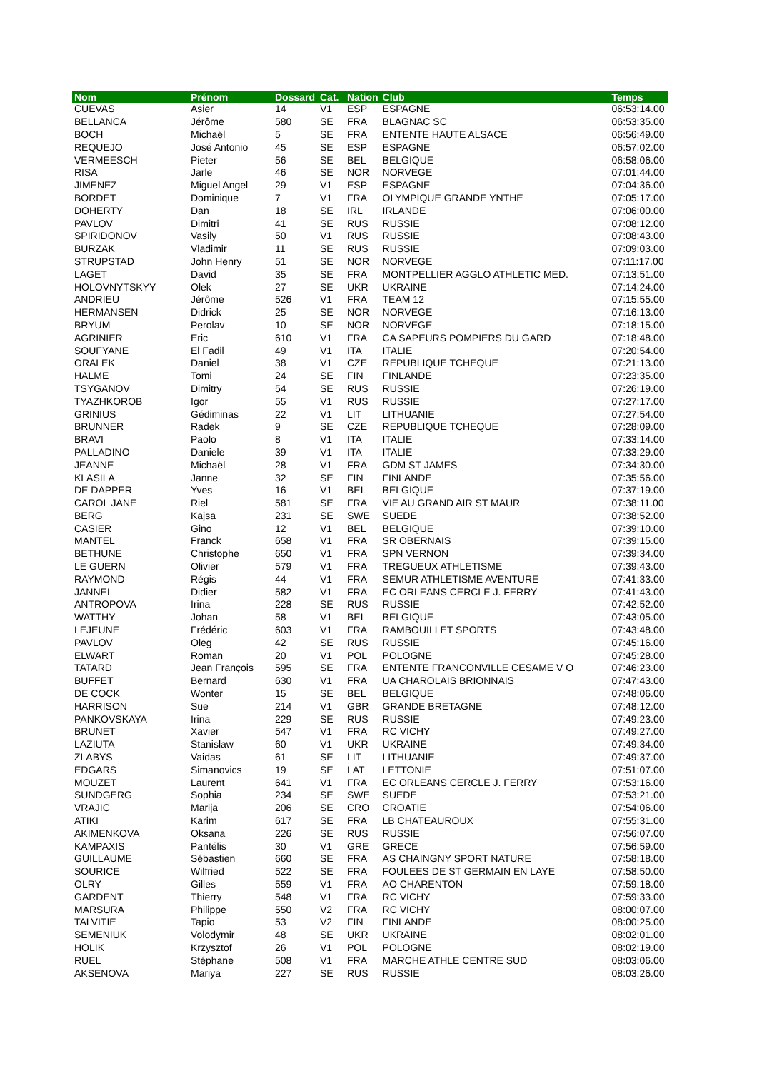| Nom | Prénom | Dossard | Cat. | Nation | Club | Temps |
| --- | --- | --- | --- | --- | --- | --- |
| CUEVAS | Asier | 14 | V1 | ESP | ESPAGNE | 06:53:14.00 |
| BELLANCA | Jérôme | 580 | SE | FRA | BLAGNAC SC | 06:53:35.00 |
| BOCH | Michaël | 5 | SE | FRA | ENTENTE HAUTE ALSACE | 06:56:49.00 |
| REQUEJO | José Antonio | 45 | SE | ESP | ESPAGNE | 06:57:02.00 |
| VERMEESCH | Pieter | 56 | SE | BEL | BELGIQUE | 06:58:06.00 |
| RISA | Jarle | 46 | SE | NOR | NORVEGE | 07:01:44.00 |
| JIMENEZ | Miguel Angel | 29 | V1 | ESP | ESPAGNE | 07:04:36.00 |
| BORDET | Dominique | 7 | V1 | FRA | OLYMPIQUE GRANDE YNTHE | 07:05:17.00 |
| DOHERTY | Dan | 18 | SE | IRL | IRLANDE | 07:06:00.00 |
| PAVLOV | Dimitri | 41 | SE | RUS | RUSSIE | 07:08:12.00 |
| SPIRIDONOV | Vasily | 50 | V1 | RUS | RUSSIE | 07:08:43.00 |
| BURZAK | Vladimir | 11 | SE | RUS | RUSSIE | 07:09:03.00 |
| STRUPSTAD | John Henry | 51 | SE | NOR | NORVEGE | 07:11:17.00 |
| LAGET | David | 35 | SE | FRA | MONTPELLIER AGGLO ATHLETIC MED. | 07:13:51.00 |
| HOLOVNYTSKYY | Olek | 27 | SE | UKR | UKRAINE | 07:14:24.00 |
| ANDRIEU | Jérôme | 526 | V1 | FRA | TEAM 12 | 07:15:55.00 |
| HERMANSEN | Didrick | 25 | SE | NOR | NORVEGE | 07:16:13.00 |
| BRYUM | Perolav | 10 | SE | NOR | NORVEGE | 07:18:15.00 |
| AGRINIER | Eric | 610 | V1 | FRA | CA SAPEURS POMPIERS DU GARD | 07:18:48.00 |
| SOUFYANE | El Fadil | 49 | V1 | ITA | ITALIE | 07:20:54.00 |
| ORALEK | Daniel | 38 | V1 | CZE | REPUBLIQUE TCHEQUE | 07:21:13.00 |
| HALME | Tomi | 24 | SE | FIN | FINLANDE | 07:23:35.00 |
| TSYGANOV | Dimitry | 54 | SE | RUS | RUSSIE | 07:26:19.00 |
| TYAZHKOROB | Igor | 55 | V1 | RUS | RUSSIE | 07:27:17.00 |
| GRINIUS | Gédiminas | 22 | V1 | LIT | LITHUANIE | 07:27:54.00 |
| BRUNNER | Radek | 9 | SE | CZE | REPUBLIQUE TCHEQUE | 07:28:09.00 |
| BRAVI | Paolo | 8 | V1 | ITA | ITALIE | 07:33:14.00 |
| PALLADINO | Daniele | 39 | V1 | ITA | ITALIE | 07:33:29.00 |
| JEANNE | Michaël | 28 | V1 | FRA | GDM ST JAMES | 07:34:30.00 |
| KLASILA | Janne | 32 | SE | FIN | FINLANDE | 07:35:56.00 |
| DE DAPPER | Yves | 16 | V1 | BEL | BELGIQUE | 07:37:19.00 |
| CAROL JANE | Riel | 581 | SE | FRA | VIE AU GRAND AIR ST MAUR | 07:38:11.00 |
| BERG | Kajsa | 231 | SE | SWE | SUEDE | 07:38:52.00 |
| CASIER | Gino | 12 | V1 | BEL | BELGIQUE | 07:39:10.00 |
| MANTEL | Franck | 658 | V1 | FRA | SR OBERNAIS | 07:39:15.00 |
| BETHUNE | Christophe | 650 | V1 | FRA | SPN VERNON | 07:39:34.00 |
| LE GUERN | Olivier | 579 | V1 | FRA | TREGUEUX ATHLETISME | 07:39:43.00 |
| RAYMOND | Régis | 44 | V1 | FRA | SEMUR ATHLETISME AVENTURE | 07:41:33.00 |
| JANNEL | Didier | 582 | V1 | FRA | EC ORLEANS CERCLE J. FERRY | 07:41:43.00 |
| ANTROPOVA | Irina | 228 | SE | RUS | RUSSIE | 07:42:52.00 |
| WATTHY | Johan | 58 | V1 | BEL | BELGIQUE | 07:43:05.00 |
| LEJEUNE | Frédéric | 603 | V1 | FRA | RAMBOUILLET SPORTS | 07:43:48.00 |
| PAVLOV | Oleg | 42 | SE | RUS | RUSSIE | 07:45:16.00 |
| ELWART | Roman | 20 | V1 | POL | POLOGNE | 07:45:28.00 |
| TATARD | Jean François | 595 | SE | FRA | ENTENTE FRANCONVILLE CESAME V O | 07:46:23.00 |
| BUFFET | Bernard | 630 | V1 | FRA | UA CHAROLAIS BRIONNAIS | 07:47:43.00 |
| DE COCK | Wonter | 15 | SE | BEL | BELGIQUE | 07:48:06.00 |
| HARRISON | Sue | 214 | V1 | GBR | GRANDE BRETAGNE | 07:48:12.00 |
| PANKOVSKAYA | Irina | 229 | SE | RUS | RUSSIE | 07:49:23.00 |
| BRUNET | Xavier | 547 | V1 | FRA | RC VICHY | 07:49:27.00 |
| LAZIUTA | Stanislaw | 60 | V1 | UKR | UKRAINE | 07:49:34.00 |
| ZLABYS | Vaidas | 61 | SE | LIT | LITHUANIE | 07:49:37.00 |
| EDGARS | Simanovics | 19 | SE | LAT | LETTONIE | 07:51:07.00 |
| MOUZET | Laurent | 641 | V1 | FRA | EC ORLEANS CERCLE J. FERRY | 07:53:16.00 |
| SUNDGERG | Sophia | 234 | SE | SWE | SUEDE | 07:53:21.00 |
| VRAJIC | Marija | 206 | SE | CRO | CROATIE | 07:54:06.00 |
| ATIKI | Karim | 617 | SE | FRA | LB CHATEAUROUX | 07:55:31.00 |
| AKIMENKOVA | Oksana | 226 | SE | RUS | RUSSIE | 07:56:07.00 |
| KAMPAXIS | Pantélis | 30 | V1 | GRE | GRECE | 07:56:59.00 |
| GUILLAUME | Sébastien | 660 | SE | FRA | AS CHAINGNY SPORT NATURE | 07:58:18.00 |
| SOURICE | Wilfried | 522 | SE | FRA | FOULEES DE ST GERMAIN EN LAYE | 07:58:50.00 |
| OLRY | Gilles | 559 | V1 | FRA | AO CHARENTON | 07:59:18.00 |
| GARDENT | Thierry | 548 | V1 | FRA | RC VICHY | 07:59:33.00 |
| MARSURA | Philippe | 550 | V2 | FRA | RC VICHY | 08:00:07.00 |
| TALVITIE | Tapio | 53 | V2 | FIN | FINLANDE | 08:00:25.00 |
| SEMENIUK | Volodymir | 48 | SE | UKR | UKRAINE | 08:02:01.00 |
| HOLIK | Krzysztof | 26 | V1 | POL | POLOGNE | 08:02:19.00 |
| RUEL | Stéphane | 508 | V1 | FRA | MARCHE ATHLE CENTRE SUD | 08:03:06.00 |
| AKSENOVA | Mariya | 227 | SE | RUS | RUSSIE | 08:03:26.00 |